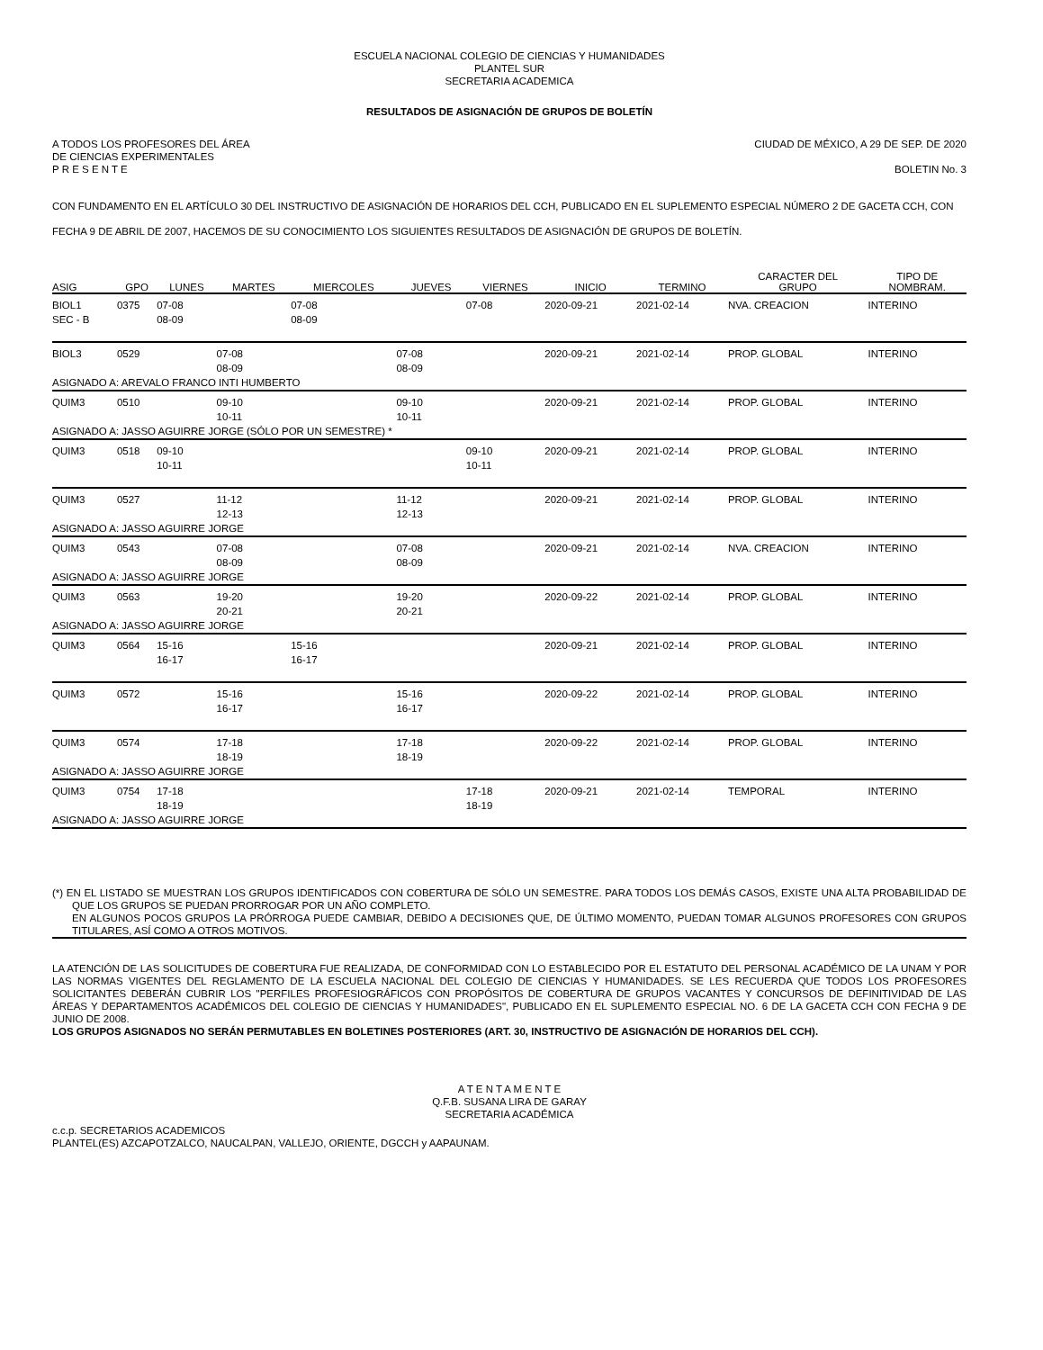ESCUELA NACIONAL COLEGIO DE CIENCIAS Y HUMANIDADES
PLANTEL SUR
SECRETARIA ACADEMICA
RESULTADOS DE ASIGNACIÓN DE GRUPOS DE BOLETÍN
A TODOS LOS PROFESORES DEL ÁREA
DE CIENCIAS EXPERIMENTALES
P R E S E N T E CIUDAD DE MÉXICO, A 29 DE SEP. DE 2020
BOLETIN No. 3
CON FUNDAMENTO EN EL ARTÍCULO 30 DEL INSTRUCTIVO DE ASIGNACIÓN DE HORARIOS DEL CCH, PUBLICADO EN EL SUPLEMENTO ESPECIAL NÚMERO 2 DE GACETA CCH, CON FECHA 9 DE ABRIL DE 2007, HACEMOS DE SU CONOCIMIENTO LOS SIGUIENTES RESULTADOS DE ASIGNACIÓN DE GRUPOS DE BOLETÍN.
| ASIG | GPO | LUNES | MARTES | MIERCOLES | JUEVES | VIERNES | INICIO | TERMINO | CARACTER DEL GRUPO | TIPO DE NOMBRAM. |
| --- | --- | --- | --- | --- | --- | --- | --- | --- | --- | --- |
| BIOL1 SEC - B | 0375 | 07-08 08-09 | | 07-08 08-09 | | 07-08 | 2020-09-21 | 2021-02-14 | NVA. CREACION | INTERINO |
| BIOL3 | 0529 | | 07-08 08-09 | | 07-08 08-09 | | 2020-09-21 | 2021-02-14 | PROP. GLOBAL | INTERINO |
| ASIGNADO A: AREVALO FRANCO INTI HUMBERTO | | | | | | | | | | |
| QUIM3 | 0510 | | 09-10 10-11 | | 09-10 10-11 | | 2020-09-21 | 2021-02-14 | PROP. GLOBAL | INTERINO |
| ASIGNADO A: JASSO AGUIRRE JORGE (SÓLO POR UN SEMESTRE) * | | | | | | | | | | |
| QUIM3 | 0518 | 09-10 10-11 | | | | 09-10 10-11 | 2020-09-21 | 2021-02-14 | PROP. GLOBAL | INTERINO |
| QUIM3 | 0527 | | 11-12 12-13 | | 11-12 12-13 | | 2020-09-21 | 2021-02-14 | PROP. GLOBAL | INTERINO |
| ASIGNADO A: JASSO AGUIRRE JORGE | | | | | | | | | | |
| QUIM3 | 0543 | | 07-08 08-09 | | 07-08 08-09 | | 2020-09-21 | 2021-02-14 | NVA. CREACION | INTERINO |
| ASIGNADO A: JASSO AGUIRRE JORGE | | | | | | | | | | |
| QUIM3 | 0563 | | 19-20 20-21 | | 19-20 20-21 | | 2020-09-22 | 2021-02-14 | PROP. GLOBAL | INTERINO |
| ASIGNADO A: JASSO AGUIRRE JORGE | | | | | | | | | | |
| QUIM3 | 0564 | 15-16 16-17 | | 15-16 16-17 | | | 2020-09-21 | 2021-02-14 | PROP. GLOBAL | INTERINO |
| QUIM3 | 0572 | | 15-16 16-17 | | 15-16 16-17 | | 2020-09-22 | 2021-02-14 | PROP. GLOBAL | INTERINO |
| QUIM3 | 0574 | | 17-18 18-19 | | 17-18 18-19 | | 2020-09-22 | 2021-02-14 | PROP. GLOBAL | INTERINO |
| ASIGNADO A: JASSO AGUIRRE JORGE | | | | | | | | | | |
| QUIM3 | 0754 | 17-18 18-19 | | | | 17-18 18-19 | 2020-09-21 | 2021-02-14 | TEMPORAL | INTERINO |
| ASIGNADO A: JASSO AGUIRRE JORGE | | | | | | | | | | |
(*) EN EL LISTADO SE MUESTRAN LOS GRUPOS IDENTIFICADOS CON COBERTURA DE SÓLO UN SEMESTRE. PARA TODOS LOS DEMÁS CASOS, EXISTE UNA ALTA PROBABILIDAD DE QUE LOS GRUPOS SE PUEDAN PRORROGAR POR UN AÑO COMPLETO.
EN ALGUNOS POCOS GRUPOS LA PRÓRROGA PUEDE CAMBIAR, DEBIDO A DECISIONES QUE, DE ÚLTIMO MOMENTO, PUEDAN TOMAR ALGUNOS PROFESORES CON GRUPOS TITULARES, ASÍ COMO A OTROS MOTIVOS.
LA ATENCIÓN DE LAS SOLICITUDES DE COBERTURA FUE REALIZADA, DE CONFORMIDAD CON LO ESTABLECIDO POR EL ESTATUTO DEL PERSONAL ACADÉMICO DE LA UNAM Y POR LAS NORMAS VIGENTES DEL REGLAMENTO DE LA ESCUELA NACIONAL DEL COLEGIO DE CIENCIAS Y HUMANIDADES. SE LES RECUERDA QUE TODOS LOS PROFESORES SOLICITANTES DEBERÁN CUBRIR LOS "PERFILES PROFESIOGRÁFICOS CON PROPÓSITOS DE COBERTURA DE GRUPOS VACANTES Y CONCURSOS DE DEFINITIVIDAD DE LAS ÁREAS Y DEPARTAMENTOS ACADÉMICOS DEL COLEGIO DE CIENCIAS Y HUMANIDADES", PUBLICADO EN EL SUPLEMENTO ESPECIAL NO. 6 DE LA GACETA CCH CON FECHA 9 DE JUNIO DE 2008.
LOS GRUPOS ASIGNADOS NO SERÁN PERMUTABLES EN BOLETINES POSTERIORES (ART. 30, INSTRUCTIVO DE ASIGNACIÓN DE HORARIOS DEL CCH).
A T E N T A M E N T E
Q.F.B. SUSANA LIRA DE GARAY
SECRETARIA ACADÉMICA
c.c.p. SECRETARIOS ACADEMICOS
PLANTEL(ES) AZCAPOTZALCO, NAUCALPAN, VALLEJO, ORIENTE, DGCCH y AAPAUNAM.